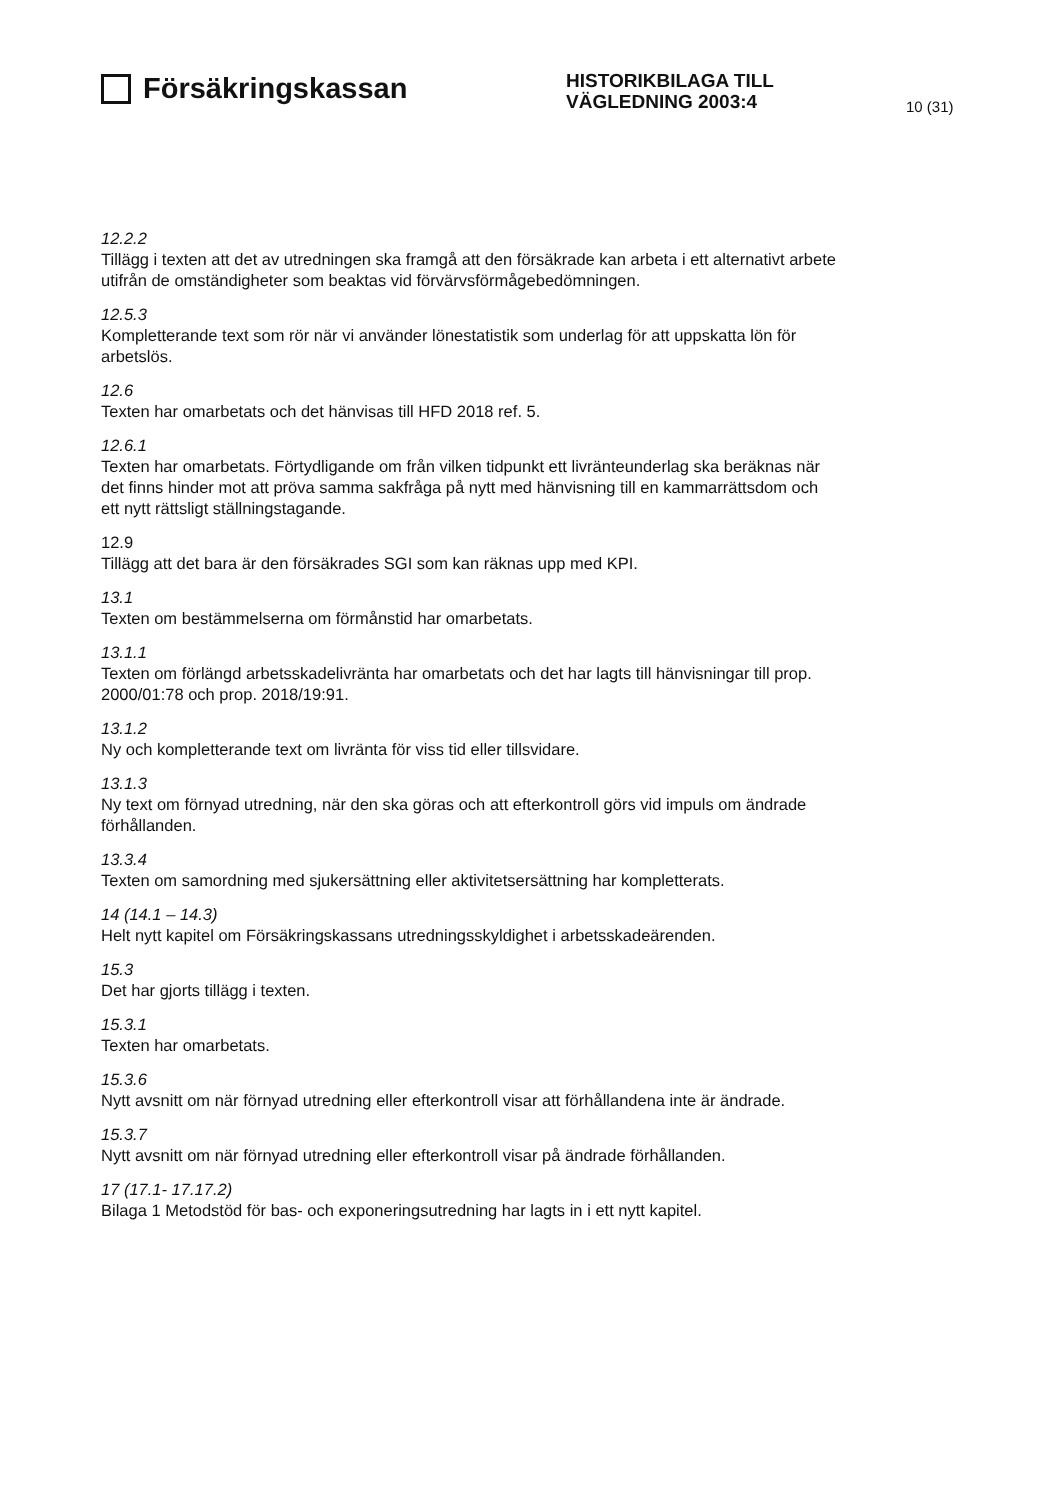Försäkringskassan
HISTORIKBILAGA TILL
VÄGLEDNING 2003:4
10 (31)
12.2.2
Tillägg i texten att det av utredningen ska framgå att den försäkrade kan arbeta i ett alternativt arbete utifrån de omständigheter som beaktas vid förvärvsförmågebedömningen.
12.5.3
Kompletterande text som rör när vi använder lönestatistik som underlag för att uppskatta lön för arbetslös.
12.6
Texten har omarbetats och det hänvisas till HFD 2018 ref. 5.
12.6.1
Texten har omarbetats. Förtydligande om från vilken tidpunkt ett livränteunderlag ska beräknas när det finns hinder mot att pröva samma sakfråga på nytt med hänvisning till en kammarrättsdom och ett nytt rättsligt ställningstagande.
12.9
Tillägg att det bara är den försäkrades SGI som kan räknas upp med KPI.
13.1
Texten om bestämmelserna om förmånstid har omarbetats.
13.1.1
Texten om förlängd arbetsskadelivränta har omarbetats och det har lagts till hänvisningar till prop. 2000/01:78 och prop. 2018/19:91.
13.1.2
Ny och kompletterande text om livränta för viss tid eller tillsvidare.
13.1.3
Ny text om förnyad utredning, när den ska göras och att efterkontroll görs vid impuls om ändrade förhållanden.
13.3.4
Texten om samordning med sjukersättning eller aktivitetsersättning har kompletterats.
14 (14.1 – 14.3)
Helt nytt kapitel om Försäkringskassans utredningsskyldighet i arbetsskadeärenden.
15.3
Det har gjorts tillägg i texten.
15.3.1
Texten har omarbetats.
15.3.6
Nytt avsnitt om när förnyad utredning eller efterkontroll visar att förhållandena inte är ändrade.
15.3.7
Nytt avsnitt om när förnyad utredning eller efterkontroll visar på ändrade förhållanden.
17 (17.1- 17.17.2)
Bilaga 1 Metodstöd för bas- och exponeringsutredning har lagts in i ett nytt kapitel.